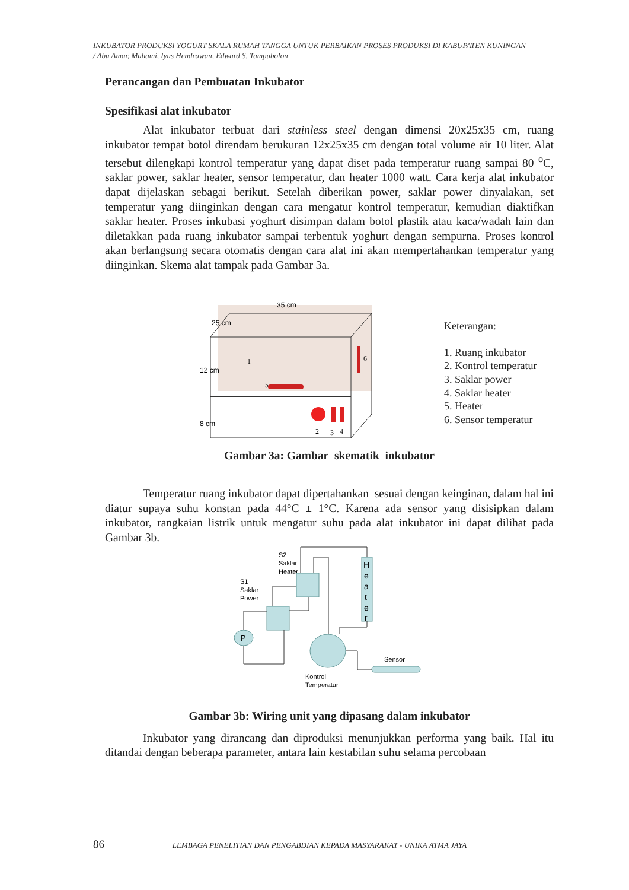INKUBATOR PRODUKSI YOGURT SKALA RUMAH TANGGA UNTUK PERBAIKAN PROSES PRODUKSI DI KABUPATEN KUNINGAN
/ Abu Amar, Muhami, Iyus Hendrawan, Edward S. Tampubolon
Perancangan dan Pembuatan Inkubator
Spesifikasi alat inkubator
Alat inkubator terbuat dari stainless steel dengan dimensi 20x25x35 cm, ruang inkubator tempat botol direndam berukuran 12x25x35 cm dengan total volume air 10 liter. Alat tersebut dilengkapi kontrol temperatur yang dapat diset pada temperatur ruang sampai 80 <sup>o</sup>C, saklar power, saklar heater, sensor temperatur, dan heater 1000 watt. Cara kerja alat inkubator dapat dijelaskan sebagai berikut. Setelah diberikan power, saklar power dinyalakan, set temperatur yang diinginkan dengan cara mengatur kontrol temperatur, kemudian diaktifkan saklar heater. Proses inkubasi yoghurt disimpan dalam botol plastik atau kaca/wadah lain dan diletakkan pada ruang inkubator sampai terbentuk yoghurt dengan sempurna. Proses kontrol akan berlangsung secara otomatis dengan cara alat ini akan mempertahankan temperatur yang diinginkan. Skema alat tampak pada Gambar 3a.
35 cm
25 cm
12 cm
8 cm
1
5
2
3
4
6
Keterangan:
1. Ruang inkubator
2. Kontrol temperatur
3. Saklar power
4. Saklar heater
5. Heater
6. Sensor temperatur
Gambar 3a: Gambar skematik inkubator
Temperatur ruang inkubator dapat dipertahankan sesuai dengan keinginan, dalam hal ini diatur supaya suhu konstan pada 44°C ± 1°C. Karena ada sensor yang disisipkan dalam inkubator, rangkaian listrik untuk mengatur suhu pada alat inkubator ini dapat dilihat pada Gambar 3b.
S2
Saklar
Heater
S1
Saklar
Power
H
e
a
t
e
r
P
Sensor
Kontrol
Temperatur
Gambar 3b: Wiring unit yang dipasang dalam inkubator
Inkubator yang dirancang dan diproduksi menunjukkan performa yang baik. Hal itu ditandai dengan beberapa parameter, antara lain kestabilan suhu selama percobaan
86 LEMBAGA PENELITIAN DAN PENGABDIAN KEPADA MASYARAKAT - UNIKA ATMA JAYA